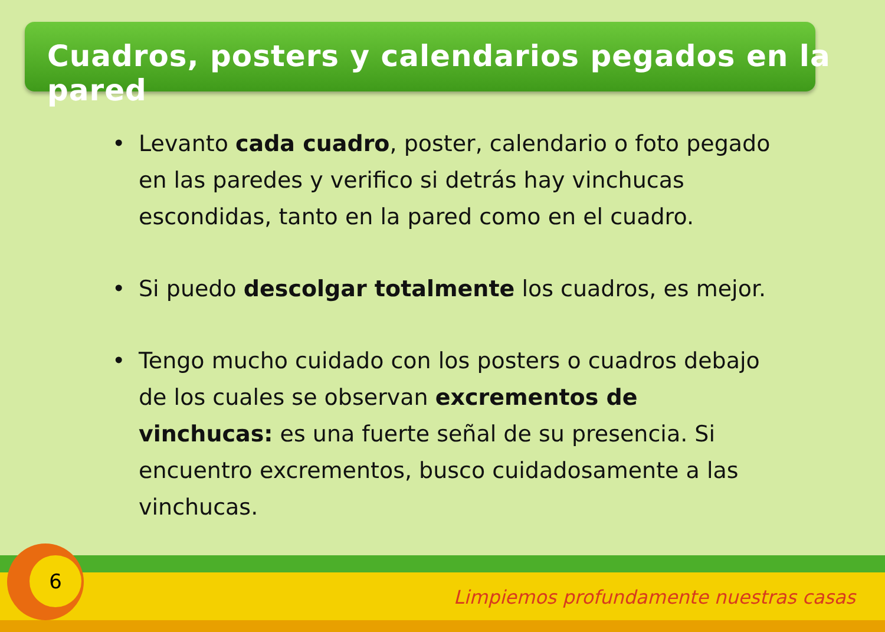Cuadros, posters y calendarios pegados en la pared
• Levanto cada cuadro, poster, calendario o foto pegado en las paredes y verifico si detrás hay vinchucas escondidas, tanto en la pared como en el cuadro.
• Si puedo descolgar totalmente los cuadros, es mejor.
• Tengo mucho cuidado con los posters o cuadros debajo de los cuales se observan excrementos de vinchucas: es una fuerte señal de su presencia. Si encuentro excrementos, busco cuidadosamente a las vinchucas.
6
Limpiemos profundamente nuestras casas